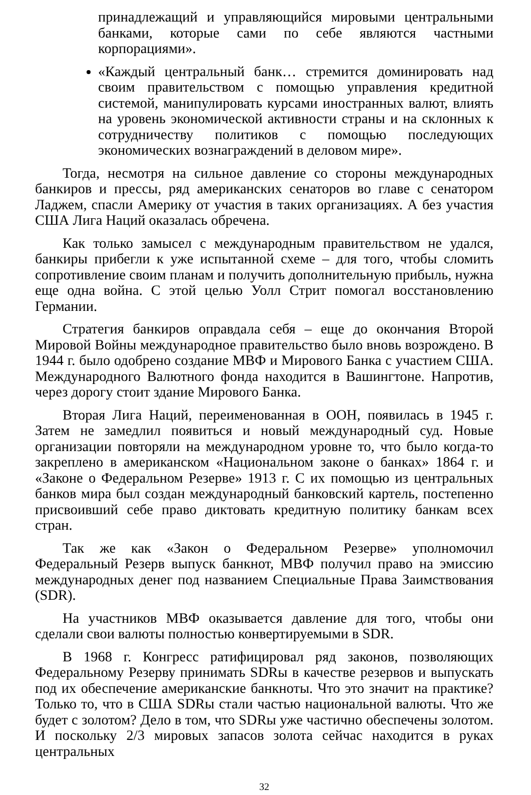принадлежащий и управляющийся мировыми центральными банками, которые сами по себе являются частными корпорациями».
«Каждый центральный банк… стремится доминировать над своим правительством с помощью управления кредитной системой, манипулировать курсами иностранных валют, влиять на уровень экономической активности страны и на склонных к сотрудничеству политиков с помощью последующих экономических вознаграждений в деловом мире».
Тогда, несмотря на сильное давление со стороны международных банкиров и прессы, ряд американских сенаторов во главе с сенатором Ладжем, спасли Америку от участия в таких организациях. А без участия США Лига Наций оказалась обречена.
Как только замысел с международным правительством не удался, банкиры прибегли к уже испытанной схеме – для того, чтобы сломить сопротивление своим планам и получить дополнительную прибыль, нужна еще одна война. С этой целью Уолл Стрит помогал восстановлению Германии.
Стратегия банкиров оправдала себя – еще до окончания Второй Мировой Войны международное правительство было вновь возрождено. В 1944 г. было одобрено создание МВФ и Мирового Банка с участием США. Международного Валютного фонда находится в Вашингтоне. Напротив, через дорогу стоит здание Мирового Банка.
Вторая Лига Наций, переименованная в ООН, появилась в 1945 г. Затем не замедлил появиться и новый международный суд. Новые организации повторяли на международном уровне то, что было когда-то закреплено в американском «Национальном законе о банках» 1864 г. и «Законе о Федеральном Резерве» 1913 г. С их помощью из центральных банков мира был создан международный банковский картель, постепенно присвоивший себе право диктовать кредитную политику банкам всех стран.
Так же как «Закон о Федеральном Резерве» уполномочил Федеральный Резерв выпуск банкнот, МВФ получил право на эмиссию международных денег под названием Специальные Права Заимствования (SDR).
На участников МВФ оказывается давление для того, чтобы они сделали свои валюты полностью конвертируемыми в SDR.
В 1968 г. Конгресс ратифицировал ряд законов, позволяющих Федеральному Резерву принимать SDRы в качестве резервов и выпускать под их обеспечение американские банкноты. Что это значит на практике? Только то, что в США SDRы стали частью национальной валюты. Что же будет с золотом? Дело в том, что SDRы уже частично обеспечены золотом. И поскольку 2/3 мировых запасов золота сейчас находится в руках центральных
32